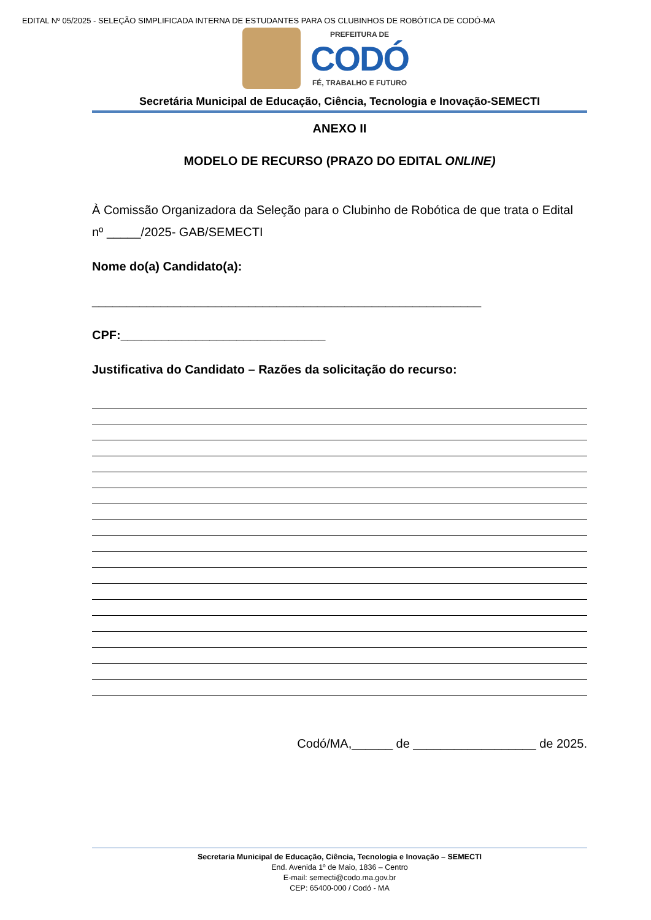EDITAL Nº 05/2025 - SELEÇÃO SIMPLIFICADA INTERNA DE ESTUDANTES PARA OS CLUBINHOS DE ROBÓTICA DE CODÓ-MA
PREFEITURA DE
CODÓ
FÉ, TRABALHO E FUTURO
Secretária Municipal de Educação, Ciência, Tecnologia e Inovação-SEMECTI
ANEXO II
MODELO DE RECURSO (PRAZO DO EDITAL ONLINE)
À Comissão Organizadora da Seleção para o Clubinho de Robótica de que trata o Edital nº _____/2025- GAB/SEMECTI
Nome do(a) Candidato(a):
_________________________________________________________
CPF:______________________________
Justificativa do Candidato – Razões da solicitação do recurso:
Codó/MA,______ de __________________ de 2025.
Secretaria Municipal de Educação, Ciência, Tecnologia e Inovação – SEMECTI
End. Avenida 1º de Maio, 1836 – Centro
E-mail: semecti@codo.ma.gov.br
CEP: 65400-000 / Codó - MA